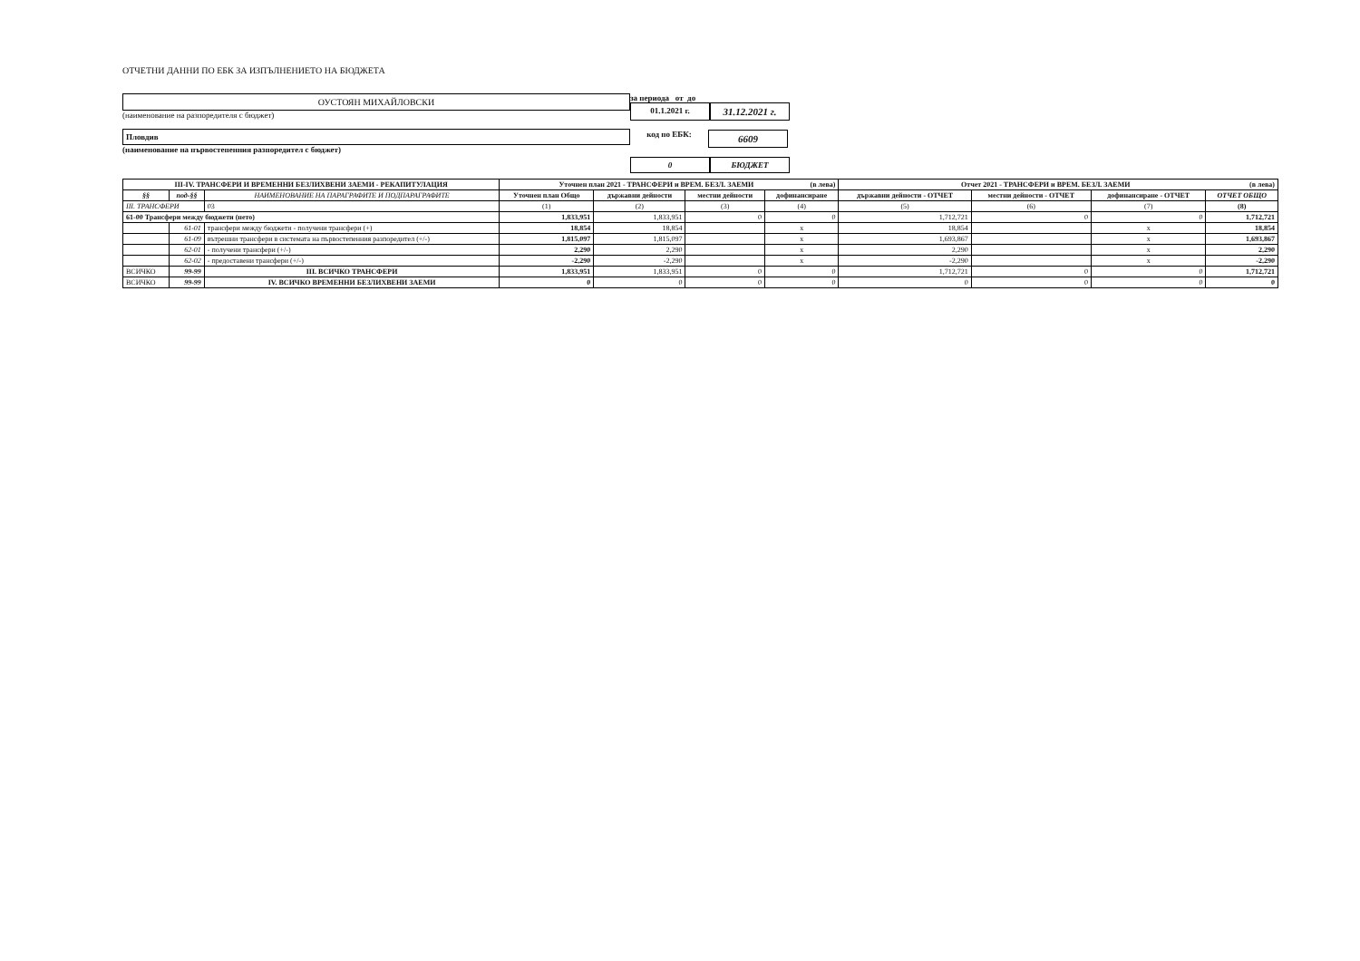ОТЧЕТНИ ДАННИ ПО ЕБК ЗА ИЗПЪЛНЕНИЕТО НА БЮДЖЕТА
ОУСТОЯН МИХАЙЛОВСКИ
(наименование на разпоредителя с бюджет)
Пловдив
(наименование на първостепенния разпоредител с бюджет)
за периода от до
01.1.2021 г.
31.12.2021 г.
код по ЕБК:
6609
0 БЮДЖЕТ
| III-IV. ТРАНСФЕРИ И ВРЕМЕННИ БЕЗЛИХВЕНИ ЗАЕМИ - РЕКАПИТУЛАЦИЯ | | | Уточнен план 2021 - ТРАНСФЕРИ и ВРЕМ. БЕЗЛ. ЗАЕМИ (в лева) | | | | Отчет 2021 - ТРАНСФЕРИ и ВРЕМ. БЕЗЛ. ЗАЕМИ (в лева) | | | |
| --- | --- | --- | --- | --- | --- | --- | --- | --- | --- | --- |
| §§ | под-§§ | НАИМЕНОВАНИЕ НА ПАРАГРАФИТЕ И ПОДПАРАГРАФИТЕ | Уточнен план Общо | държавни дейности | местни дейности | дофинансиране | държавни дейности - ОТЧЕТ | местни дейности - ОТЧЕТ | дофинансиране - ОТЧЕТ | ОТЧЕТ ОБЩО |
| III. ТРАНСФЕРИ | | 03 | (1) | (2) | (3) | (4) | (5) | (6) | (7) | (8) |
| 61-00 Трансфери между бюджети (нето) | | | 1,833,951 | 1,833,951 | 0 | 0 | 1,712,721 | 0 | 0 | 1,712,721 |
| | 61-01 | трансфери между бюджети - получени трансфери (+) | 18,854 | 18,854 | | x | 18,854 | | x | 18,854 |
| | 61-09 | вътрешни трансфери в системата на първостепенния разпоредител (+/-) | 1,815,097 | 1,815,097 | | x | 1,693,867 | | x | 1,693,867 |
| | 62-01 | - получени трансфери (+/-) | 2,290 | 2,290 | | x | 2,290 | | x | 2,290 |
| | 62-02 | - предоставени трансфери (+/-) | -2,290 | -2,290 | | x | -2,290 | | x | -2,290 |
| ВСИЧКО | 99-99 | III. ВСИЧКО ТРАНСФЕРИ | 1,833,951 | 1,833,951 | 0 | 0 | 1,712,721 | 0 | 0 | 1,712,721 |
| ВСИЧКО | 99-99 | IV. ВСИЧКО ВРЕМЕННИ БЕЗЛИХВЕНИ ЗАЕМИ | 0 | 0 | 0 | 0 | 0 | 0 | 0 | 0 |